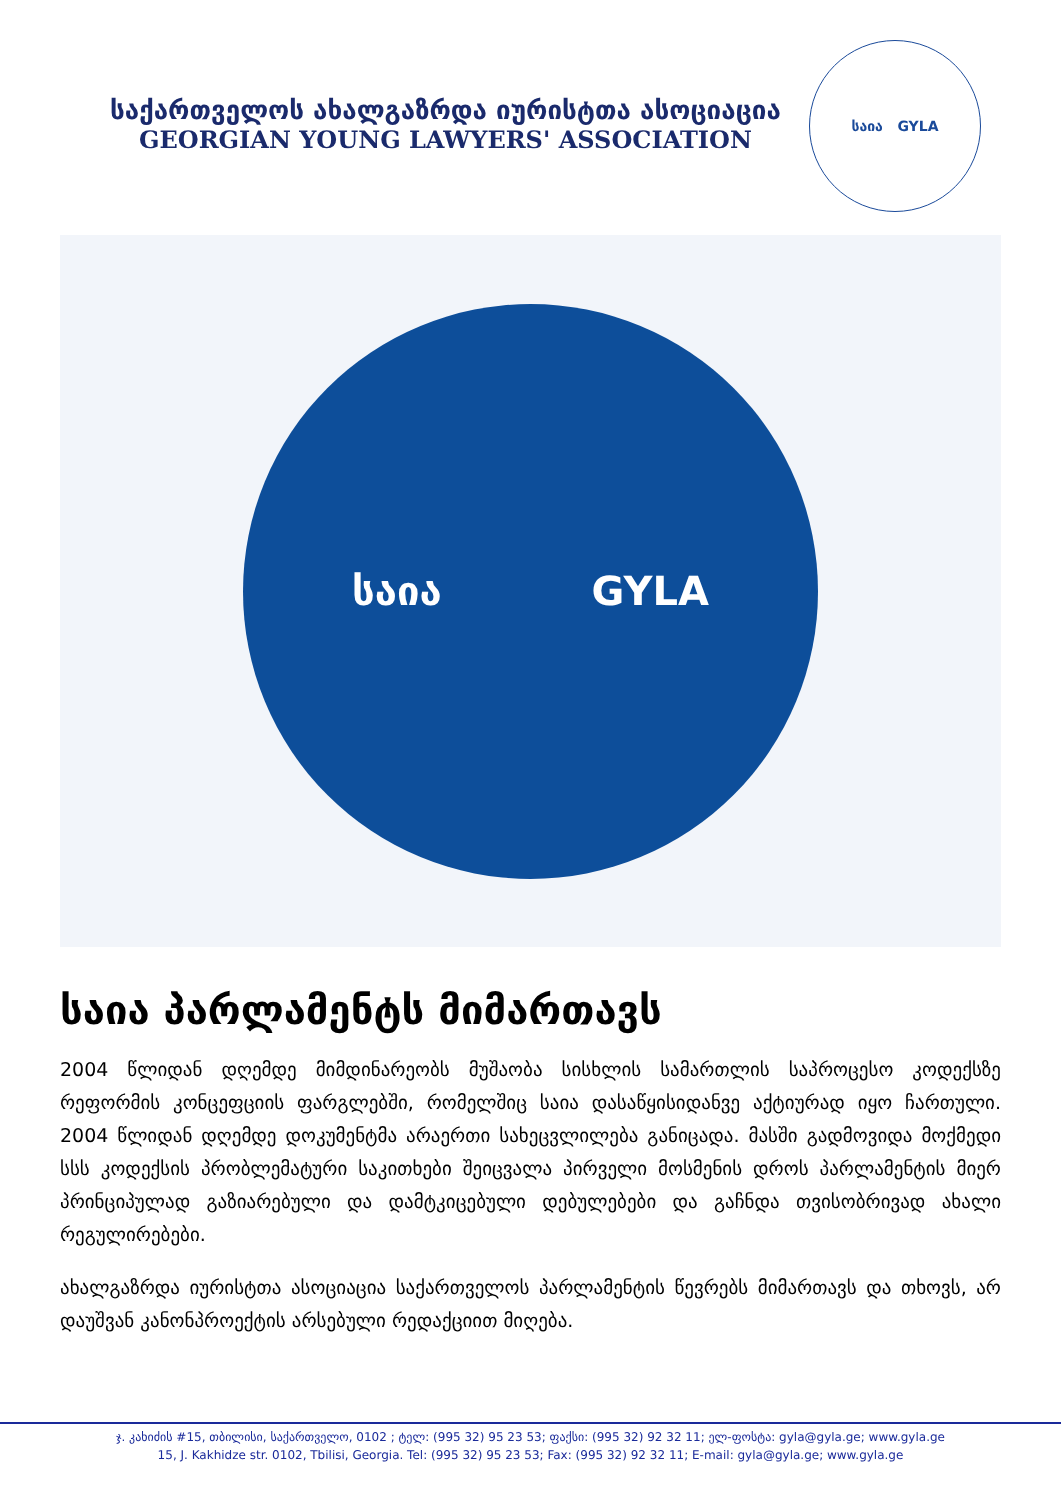საქართველოს ახალგაზრდა იურისტთა ასოციაცია
GEORGIAN YOUNG LAWYERS' ASSOCIATION
საია GYLA
საია GYLA
საია პარლამენტს მიმართავს
2004 წლიდან დღემდე მიმდინარეობს მუშაობა სისხლის სამართლის საპროცესო კოდექსზე რეფორმის კონცეფციის ფარგლებში, რომელშიც საია დასაწყისიდანვე აქტიურად იყო ჩართული. 2004 წლიდან დღემდე დოკუმენტმა არაერთი სახეცვლილება განიცადა. მასში გადმოვიდა მოქმედი სსს კოდექსის პრობლემატური საკითხები შეიცვალა პირველი მოსმენის დროს პარლამენტის მიერ პრინციპულად გაზიარებული და დამტკიცებული დებულებები და გაჩნდა თვისობრივად ახალი რეგულირებები.
ახალგაზრდა იურისტთა ასოციაცია საქართველოს პარლამენტის წევრებს მიმართავს და თხოვს, არ დაუშვან კანონპროექტის არსებული რედაქციით მიღება.
ჯ. კახიძის #15, თბილისი, საქართველო, 0102 ; ტელ: (995 32) 95 23 53; ფაქსი: (995 32) 92 32 11; ელ-ფოსტა: gyla@gyla.ge; www.gyla.ge
15, J. Kakhidze str. 0102, Tbilisi, Georgia. Tel: (995 32) 95 23 53; Fax: (995 32) 92 32 11; E-mail: gyla@gyla.ge; www.gyla.ge